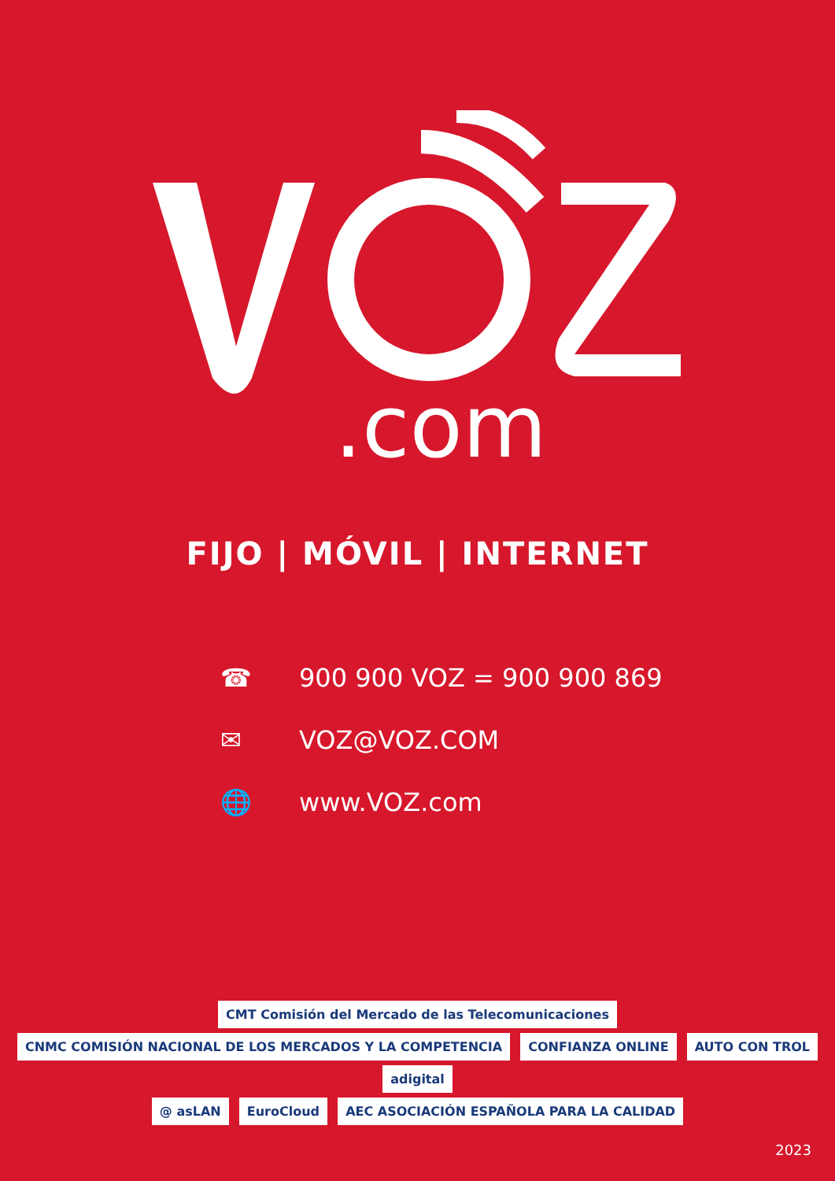.com
FIJO | MÓVIL | INTERNET
☎ 900 900 VOZ = 900 900 869
✉ VOZ@VOZ.COM
🌐 www.VOZ.com
CMT Comisión del Mercado de las Telecomunicaciones CNMC COMISIÓN NACIONAL DE LOS MERCADOS Y LA COMPETENCIA CONFIANZA ONLINE AUTO CON TROL adigital
@ asLAN EuroCloud AEC ASOCIACIÓN ESPAÑOLA PARA LA CALIDAD
2023